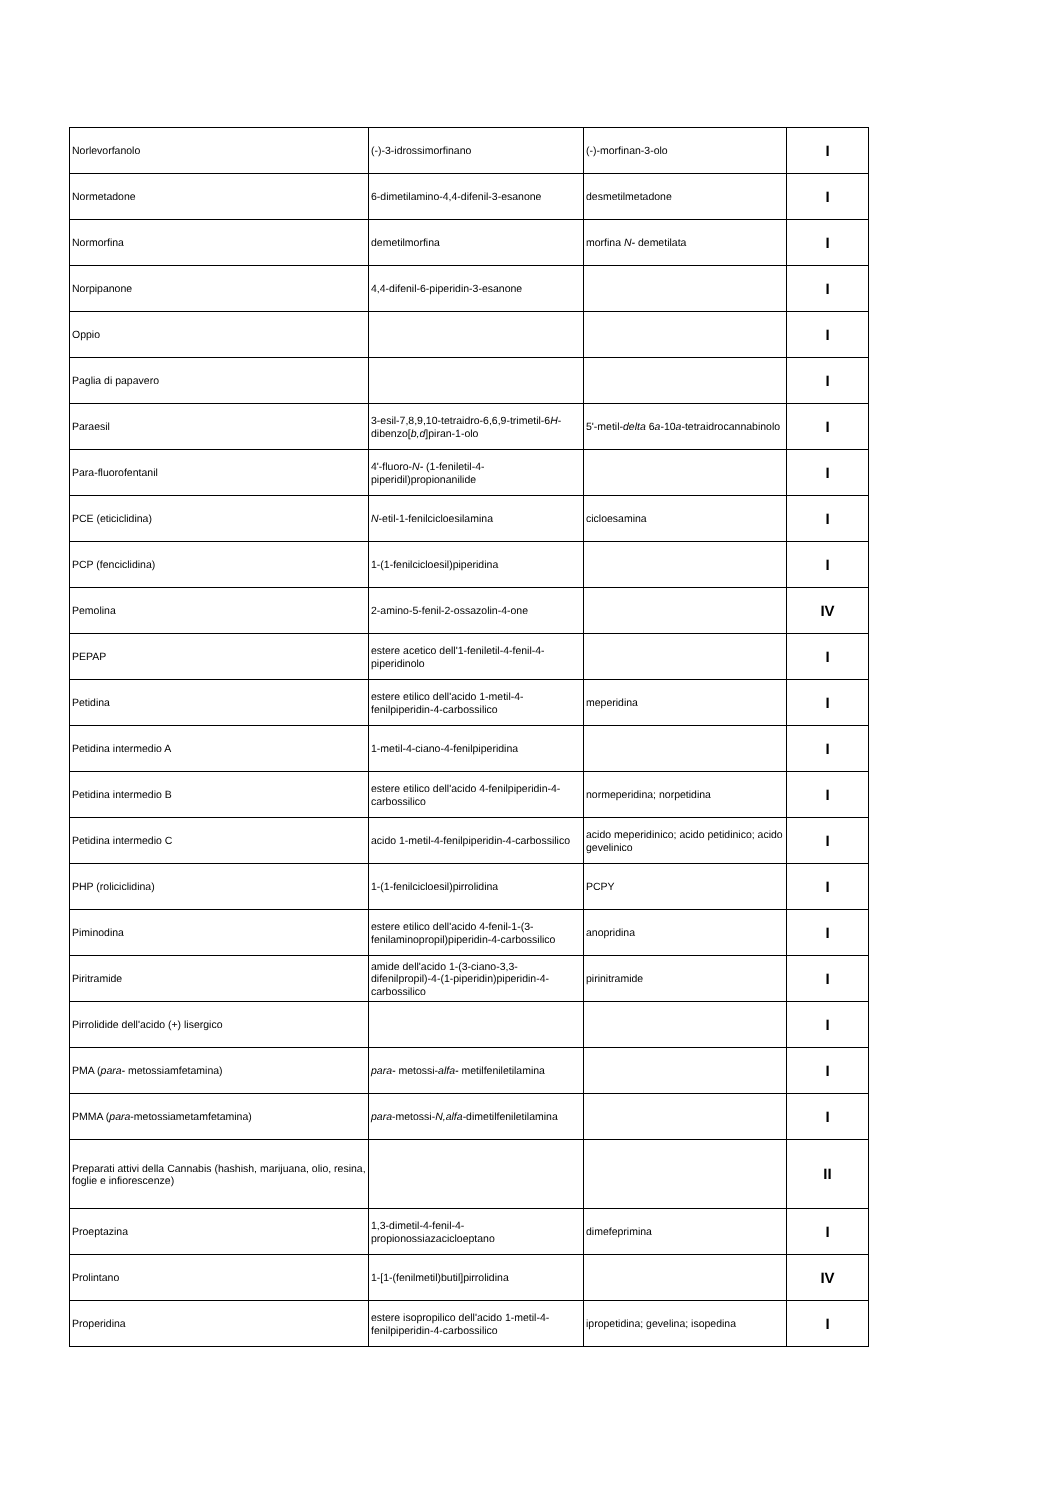| Norlevorfanolo | (-)-3-idrossimorfinano | (-)-morfinan-3-olo | I |
| Normetadone | 6-dimetilamino-4,4-difenil-3-esanone | desmetilmetadone | I |
| Normorfina | demetilmorfina | morfina N- demetilata | I |
| Norpipanone | 4,4-difenil-6-piperidin-3-esanone | | I |
| Oppio | | | I |
| Paglia di papavero | | | I |
| Paraesil | 3-esil-7,8,9,10-tetraidro-6,6,9-trimetil-6 H -dibenzo[ b,d ]piran-1-olo | 5'-metil- delta 6 a -10 a -tetraidrocannabinolo | I |
| Para-fluorofentanil | 4'-fluoro- N- (1-feniletil-4-piperidil)propionanilide | | I |
| PCE (eticiclidina) | N -etil-1-fenilcicloesilamina | cicloesamina | I |
| PCP (fenciclidina) | 1-(1-fenilcicloesil)piperidina | | I |
| Pemolina | 2-amino-5-fenil-2-ossazolin-4-one | | IV |
| PEPAP | estere acetico dell'1-feniletil-4-fenil-4-piperidinolo | | I |
| Petidina | estere etilico dell'acido 1-metil-4-fenilpiperidin-4-carbossilico | meperidina | I |
| Petidina intermedio A | 1-metil-4-ciano-4-fenilpiperidina | | I |
| Petidina intermedio B | estere etilico dell'acido 4-fenilpiperidin-4-carbossilico | normeperidina; norpetidina | I |
| Petidina intermedio C | acido 1-metil-4-fenilpiperidin-4-carbossilico | acido meperidinico; acido petidinico; acido gevelinico | I |
| PHP (roliciclidina) | 1-(1-fenilcicloesil)pirrolidina | PCPY | I |
| Piminodina | estere etilico dell'acido 4-fenil-1-(3-fenilaminopropil)piperidin-4-carbossilico | anopridina | I |
| Piritramide | amide dell'acido 1-(3-ciano-3,3-difenilpropil)-4-(1-piperidin)piperidin-4-carbossilico | pirinitramide | I |
| Pirrolidide dell'acido (+) lisergico | | | I |
| PMA ( para- metossiamfetamina) | para- metossi- alfa- metilfeniletilamina | | I |
| PMMA ( para -metossiametamfetamina) | para -metossi- N,alfa -dimetilfeniletilamina | | I |
| Preparati attivi della Cannabis (hashish, marijuana, olio, resina, foglie e infiorescenze) | | | II |
| Proeptazina | 1,3-dimetil-4-fenil-4-propionossiazacicloeptano | dimefeprimina | I |
| Prolintano | 1-[1-(fenilmetil)butil]pirrolidina | | IV |
| Properidina | estere isopropilico dell'acido 1-metil-4-fenilpiperidin-4-carbossilico | ipropetidina; gevelina; isopedina | I |